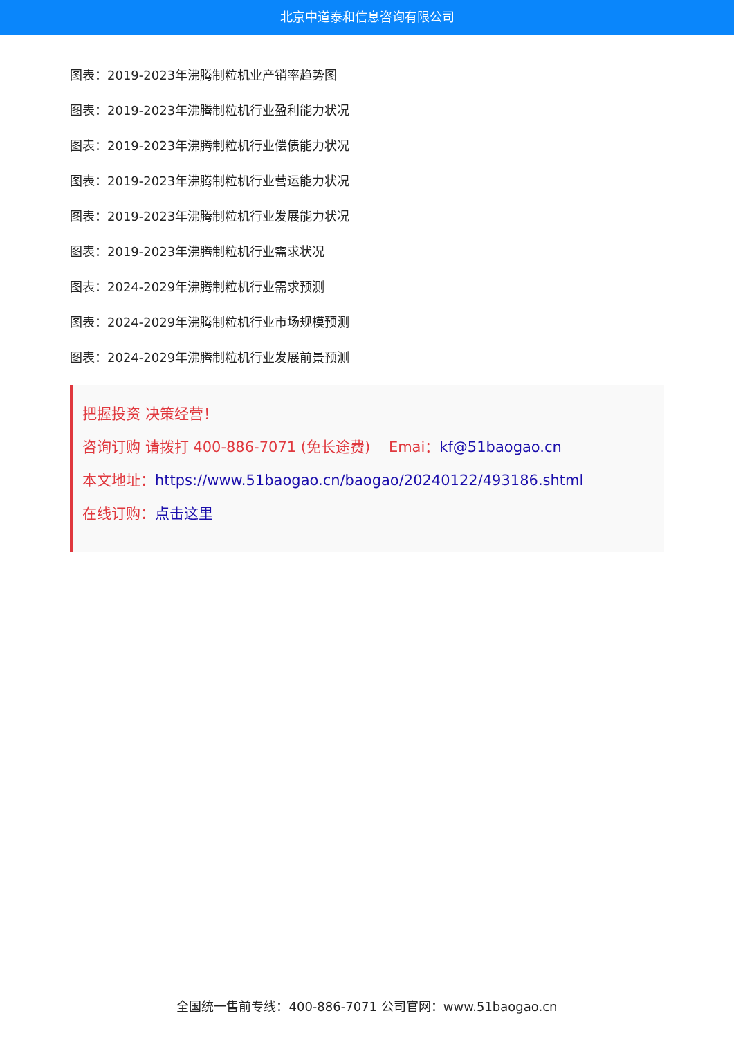北京中道泰和信息咨询有限公司
图表：2019-2023年沸腾制粒机业产销率趋势图
图表：2019-2023年沸腾制粒机行业盈利能力状况
图表：2019-2023年沸腾制粒机行业偿债能力状况
图表：2019-2023年沸腾制粒机行业营运能力状况
图表：2019-2023年沸腾制粒机行业发展能力状况
图表：2019-2023年沸腾制粒机行业需求状况
图表：2024-2029年沸腾制粒机行业需求预测
图表：2024-2029年沸腾制粒机行业市场规模预测
图表：2024-2029年沸腾制粒机行业发展前景预测
把握投资 决策经营！
咨询订购 请拨打 400-886-7071 (免长途费) Emai：kf@51baogao.cn
本文地址：https://www.51baogao.cn/baogao/20240122/493186.shtml
在线订购：点击这里
全国统一售前专线：400-886-7071 公司官网：www.51baogao.cn